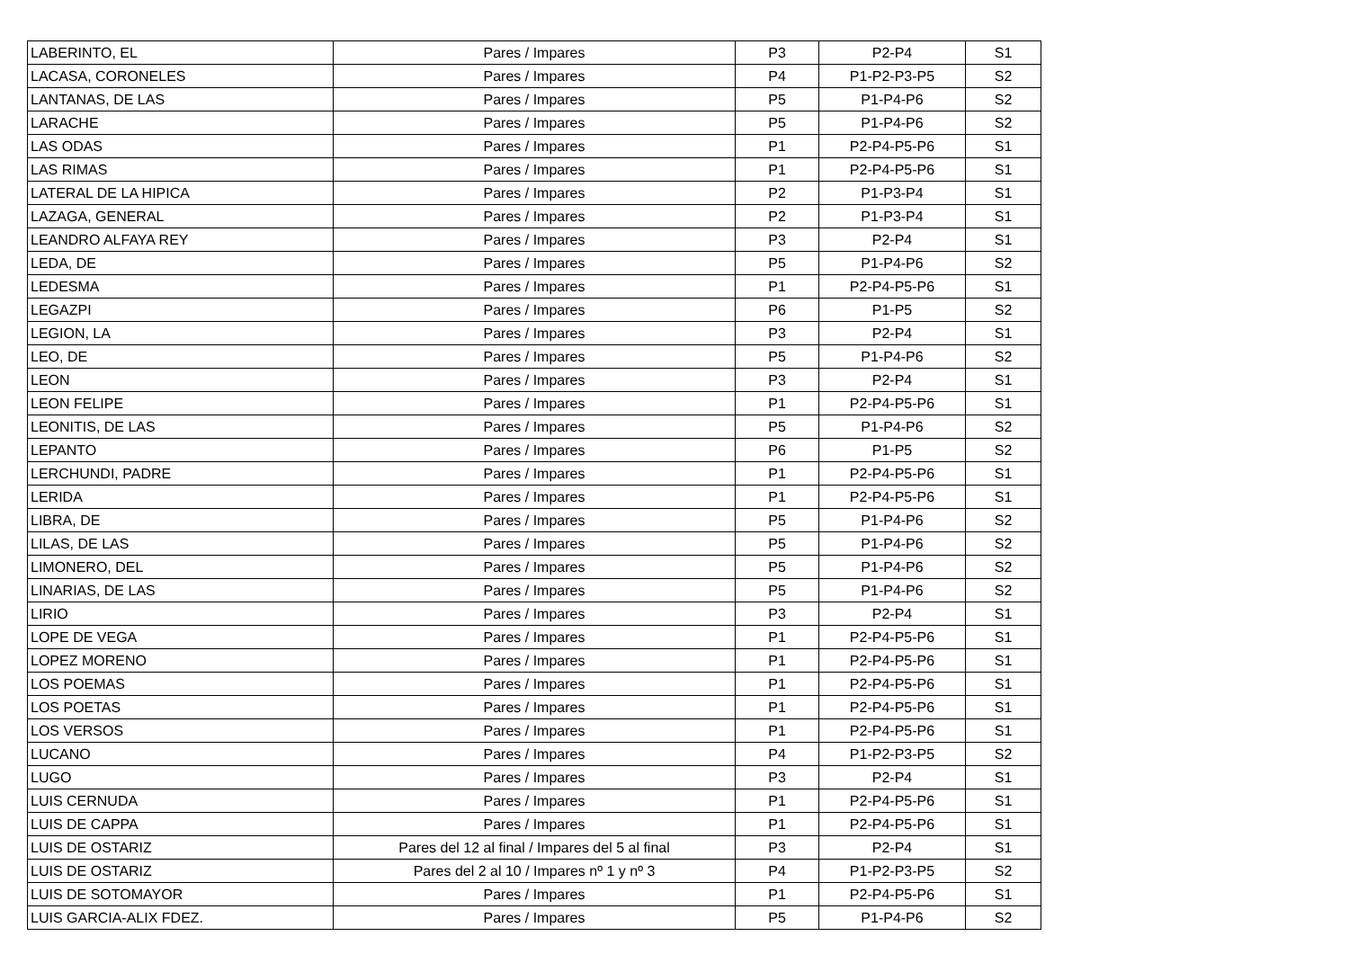| LABERINTO, EL | Pares / Impares | P3 | P2-P4 | S1 |
| LACASA, CORONELES | Pares / Impares | P4 | P1-P2-P3-P5 | S2 |
| LANTANAS, DE LAS | Pares / Impares | P5 | P1-P4-P6 | S2 |
| LARACHE | Pares / Impares | P5 | P1-P4-P6 | S2 |
| LAS ODAS | Pares / Impares | P1 | P2-P4-P5-P6 | S1 |
| LAS RIMAS | Pares / Impares | P1 | P2-P4-P5-P6 | S1 |
| LATERAL DE LA HIPICA | Pares / Impares | P2 | P1-P3-P4 | S1 |
| LAZAGA, GENERAL | Pares / Impares | P2 | P1-P3-P4 | S1 |
| LEANDRO ALFAYA REY | Pares / Impares | P3 | P2-P4 | S1 |
| LEDA, DE | Pares / Impares | P5 | P1-P4-P6 | S2 |
| LEDESMA | Pares / Impares | P1 | P2-P4-P5-P6 | S1 |
| LEGAZPI | Pares / Impares | P6 | P1-P5 | S2 |
| LEGION, LA | Pares / Impares | P3 | P2-P4 | S1 |
| LEO, DE | Pares / Impares | P5 | P1-P4-P6 | S2 |
| LEON | Pares / Impares | P3 | P2-P4 | S1 |
| LEON FELIPE | Pares / Impares | P1 | P2-P4-P5-P6 | S1 |
| LEONITIS, DE LAS | Pares / Impares | P5 | P1-P4-P6 | S2 |
| LEPANTO | Pares / Impares | P6 | P1-P5 | S2 |
| LERCHUNDI, PADRE | Pares / Impares | P1 | P2-P4-P5-P6 | S1 |
| LERIDA | Pares / Impares | P1 | P2-P4-P5-P6 | S1 |
| LIBRA, DE | Pares / Impares | P5 | P1-P4-P6 | S2 |
| LILAS, DE LAS | Pares / Impares | P5 | P1-P4-P6 | S2 |
| LIMONERO, DEL | Pares / Impares | P5 | P1-P4-P6 | S2 |
| LINARIAS, DE LAS | Pares / Impares | P5 | P1-P4-P6 | S2 |
| LIRIO | Pares / Impares | P3 | P2-P4 | S1 |
| LOPE DE VEGA | Pares / Impares | P1 | P2-P4-P5-P6 | S1 |
| LOPEZ MORENO | Pares / Impares | P1 | P2-P4-P5-P6 | S1 |
| LOS POEMAS | Pares / Impares | P1 | P2-P4-P5-P6 | S1 |
| LOS POETAS | Pares / Impares | P1 | P2-P4-P5-P6 | S1 |
| LOS VERSOS | Pares / Impares | P1 | P2-P4-P5-P6 | S1 |
| LUCANO | Pares / Impares | P4 | P1-P2-P3-P5 | S2 |
| LUGO | Pares / Impares | P3 | P2-P4 | S1 |
| LUIS CERNUDA | Pares / Impares | P1 | P2-P4-P5-P6 | S1 |
| LUIS DE CAPPA | Pares / Impares | P1 | P2-P4-P5-P6 | S1 |
| LUIS DE OSTARIZ | Pares del 12 al final / Impares del 5 al final | P3 | P2-P4 | S1 |
| LUIS DE OSTARIZ | Pares del 2 al 10 / Impares nº 1 y nº 3 | P4 | P1-P2-P3-P5 | S2 |
| LUIS DE SOTOMAYOR | Pares / Impares | P1 | P2-P4-P5-P6 | S1 |
| LUIS GARCIA-ALIX FDEZ. | Pares / Impares | P5 | P1-P4-P6 | S2 |